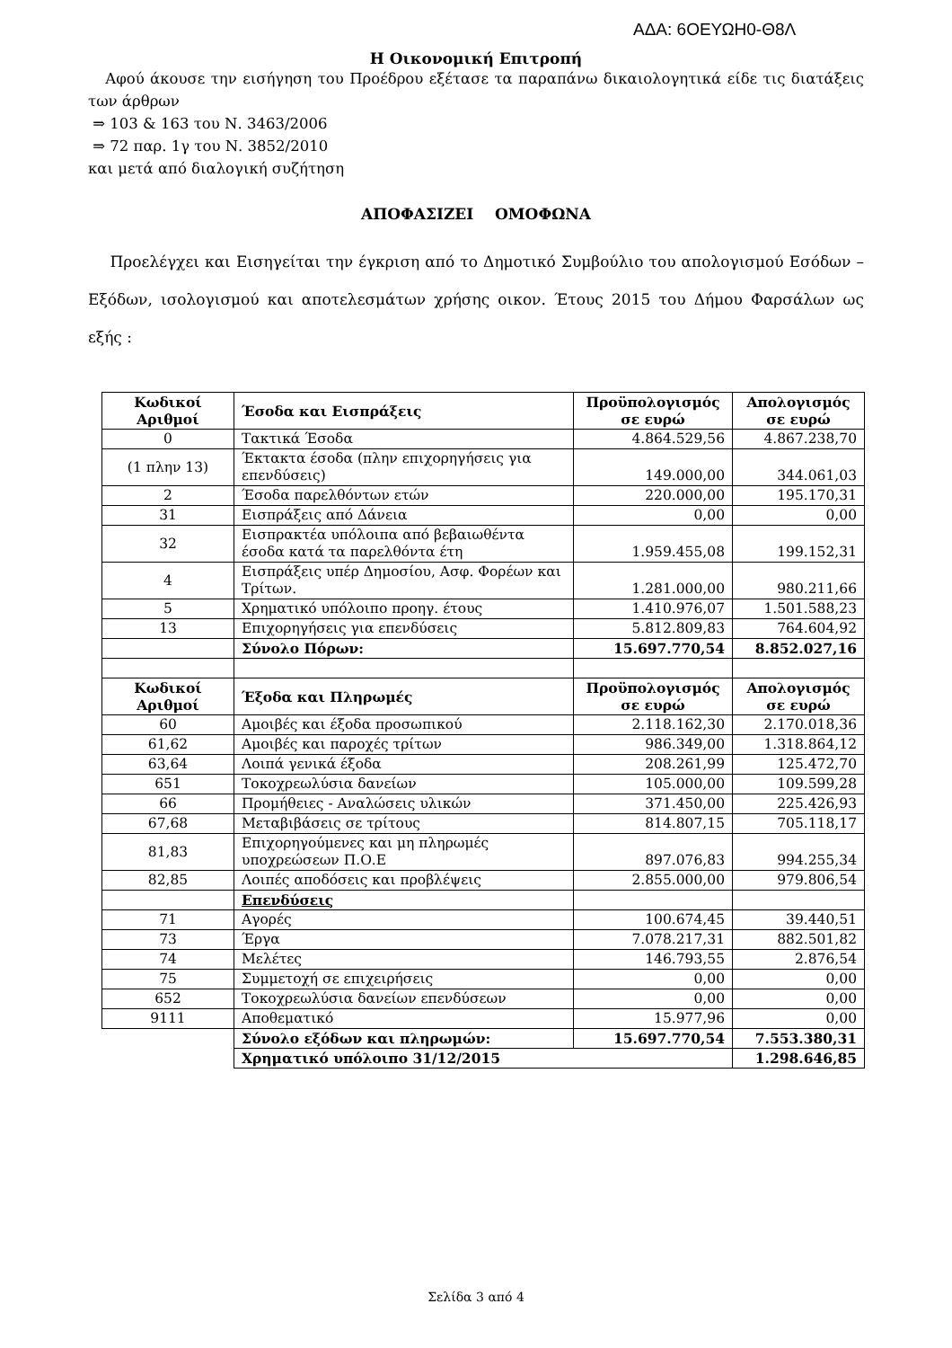ΑΔΑ: 6ΟΕΥΩΗ0-Θ8Λ
Η Οικονομική Επιτροπή
Αφού άκουσε την εισήγηση του Προέδρου εξέτασε τα παραπάνω δικαιολογητικά είδε τις διατάξεις των άρθρων
⇒ 103 & 163 του Ν. 3463/2006
⇒ 72 παρ. 1γ του Ν. 3852/2010
και μετά από διαλογική συζήτηση
ΑΠΟΦΑΣΙΖΕΙ ΟΜΟΦΩΝΑ
Προελέγχει και Εισηγείται την έγκριση από το Δημοτικό Συμβούλιο του απολογισμού Εσόδων – Εξόδων, ισολογισμού και αποτελεσμάτων χρήσης οικον. Έτους 2015 του Δήμου Φαρσάλων ως εξής :
| Κωδικοί Αριθμοί | Έσοδα και Εισπράξεις | Προϋπολογισμός σε ευρώ | Απολογισμός σε ευρώ |
| --- | --- | --- | --- |
| 0 | Τακτικά Έσοδα | 4.864.529,56 | 4.867.238,70 |
| (1 πλην 13) | Έκτακτα έσοδα (πλην επιχορηγήσεις για επενδύσεις) | 149.000,00 | 344.061,03 |
| 2 | Έσοδα παρελθόντων ετών | 220.000,00 | 195.170,31 |
| 31 | Εισπράξεις από Δάνεια | 0,00 | 0,00 |
| 32 | Εισπρακτέα υπόλοιπα από βεβαιωθέντα έσοδα κατά τα παρελθόντα έτη | 1.959.455,08 | 199.152,31 |
| 4 | Εισπράξεις υπέρ Δημοσίου, Ασφ. Φορέων και Τρίτων. | 1.281.000,00 | 980.211,66 |
| 5 | Χρηματικό υπόλοιπο προηγ. έτους | 1.410.976,07 | 1.501.588,23 |
| 13 | Επιχορηγήσεις για επενδύσεις | 5.812.809,83 | 764.604,92 |
| | Σύνολο Πόρων: | 15.697.770,54 | 8.852.027,16 |
| Κωδικοί Αριθμοί | Έξοδα και Πληρωμές | Προϋπολογισμός σε ευρώ | Απολογισμός σε ευρώ |
| 60 | Αμοιβές και έξοδα προσωπικού | 2.118.162,30 | 2.170.018,36 |
| 61,62 | Αμοιβές και παροχές τρίτων | 986.349,00 | 1.318.864,12 |
| 63,64 | Λοιπά γενικά έξοδα | 208.261,99 | 125.472,70 |
| 651 | Τοκοχρεωλύσια δανείων | 105.000,00 | 109.599,28 |
| 66 | Προμήθειες - Αναλώσεις υλικών | 371.450,00 | 225.426,93 |
| 67,68 | Μεταβιβάσεις σε τρίτους | 814.807,15 | 705.118,17 |
| 81,83 | Επιχορηγούμενες και μη πληρωμές υποχρεώσεων Π.Ο.Ε | 897.076,83 | 994.255,34 |
| 82,85 | Λοιπές αποδόσεις και προβλέψεις | 2.855.000,00 | 979.806,54 |
| | Επενδύσεις | | |
| 71 | Αγορές | 100.674,45 | 39.440,51 |
| 73 | Έργα | 7.078.217,31 | 882.501,82 |
| 74 | Μελέτες | 146.793,55 | 2.876,54 |
| 75 | Συμμετοχή σε επιχειρήσεις | 0,00 | 0,00 |
| 652 | Τοκοχρεωλύσια δανείων επενδύσεων | 0,00 | 0,00 |
| 9111 | Αποθεματικό | 15.977,96 | 0,00 |
| | Σύνολο εξόδων και πληρωμών: | 15.697.770,54 | 7.553.380,31 |
| | Χρηματικό υπόλοιπο 31/12/2015 | | 1.298.646,85 |
Σελίδα 3 από 4